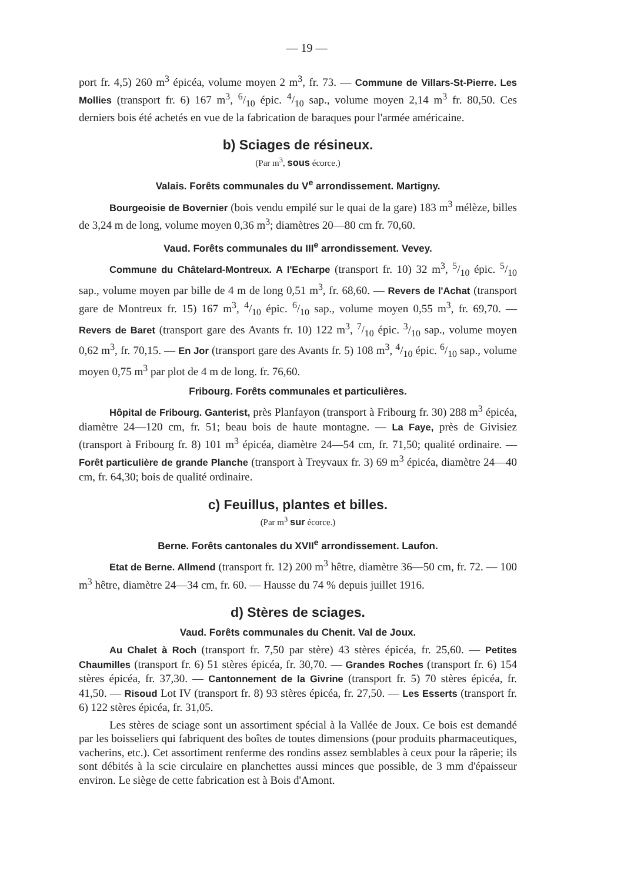— 19 —
port fr. 4,5) 260 m<sup>3</sup> épicéa, volume moyen 2 m<sup>3</sup>, fr. 73. — Commune de Villars-St-Pierre. Les Mollies (transport fr. 6) 167 m<sup>3</sup>, 6/10 épic. 4/10 sap., volume moyen 2,14 m<sup>3</sup> fr. 80,50. Ces derniers bois été achetés en vue de la fabrication de baraques pour l'armée américaine.
b) Sciages de résineux.
(Par m<sup>3</sup>, sous écorce.)
Valais. Forêts communales du V<sup>e</sup> arrondissement. Martigny.
Bourgeoisie de Bovernier (bois vendu empilé sur le quai de la gare) 183 m<sup>3</sup> mélèze, billes de 3,24 m de long, volume moyen 0,36 m<sup>3</sup>; diamètres 20—80 cm fr. 70,60.
Vaud. Forêts communales du III<sup>e</sup> arrondissement. Vevey.
Commune du Châtelard-Montreux. A l'Echarpe (transport fr. 10) 32 m<sup>3</sup>, 5/10 épic. 5/10 sap., volume moyen par bille de 4 m de long 0,51 m<sup>3</sup>, fr. 68,60. — Revers de l'Achat (transport gare de Montreux fr. 15) 167 m<sup>3</sup>, 4/10 épic. 6/10 sap., volume moyen 0,55 m<sup>3</sup>, fr. 69,70. — Revers de Baret (transport gare des Avants fr. 10) 122 m<sup>3</sup>, 7/10 épic. 3/10 sap., volume moyen 0,62 m<sup>3</sup>, fr. 70,15. — En Jor (transport gare des Avants fr. 5) 108 m<sup>3</sup>, 4/10 épic. 6/10 sap., volume moyen 0,75 m<sup>3</sup> par plot de 4 m de long. fr. 76,60.
Fribourg. Forêts communales et particulières.
Hôpital de Fribourg. Ganterist, près Planfayon (transport à Fribourg fr. 30) 288 m<sup>3</sup> épicéa, diamètre 24—120 cm, fr. 51; beau bois de haute montagne. — La Faye, près de Givisiez (transport à Fribourg fr. 8) 101 m<sup>3</sup> épicéa, diamètre 24—54 cm, fr. 71,50; qualité ordinaire. — Forêt particulière de grande Planche (transport à Treyvaux fr. 3) 69 m<sup>3</sup> épicéa, diamètre 24—40 cm, fr. 64,30; bois de qualité ordinaire.
c) Feuillus, plantes et billes.
(Par m<sup>3</sup> sur écorce.)
Berne. Forêts cantonales du XVII<sup>e</sup> arrondissement. Laufon.
Etat de Berne. Allmend (transport fr. 12) 200 m<sup>3</sup> hêtre, diamètre 36—50 cm, fr. 72. — 100 m<sup>3</sup> hêtre, diamètre 24—34 cm, fr. 60. — Hausse du 74 % depuis juillet 1916.
d) Stères de sciages.
Vaud. Forêts communales du Chenit. Val de Joux.
Au Chalet à Roch (transport fr. 7,50 par stère) 43 stères épicéa, fr. 25,60. — Petites Chaumilles (transport fr. 6) 51 stères épicéa, fr. 30,70. — Grandes Roches (transport fr. 6) 154 stères épicéa, fr. 37,30. — Cantonnement de la Givrine (transport fr. 5) 70 stères épicéa, fr. 41,50. — Risoud Lot IV (transport fr. 8) 93 stères épicéa, fr. 27,50. — Les Esserts (transport fr. 6) 122 stères épicéa, fr. 31,05.
Les stères de sciage sont un assortiment spécial à la Vallée de Joux. Ce bois est demandé par les boisseliers qui fabriquent des boîtes de toutes dimensions (pour produits pharmaceutiques, vacherins, etc.). Cet assortiment renferme des rondins assez semblables à ceux pour la râperie; ils sont débités à la scie circulaire en planchettes aussi minces que possible, de 3 mm d'épaisseur environ. Le siège de cette fabrication est à Bois d'Amont.